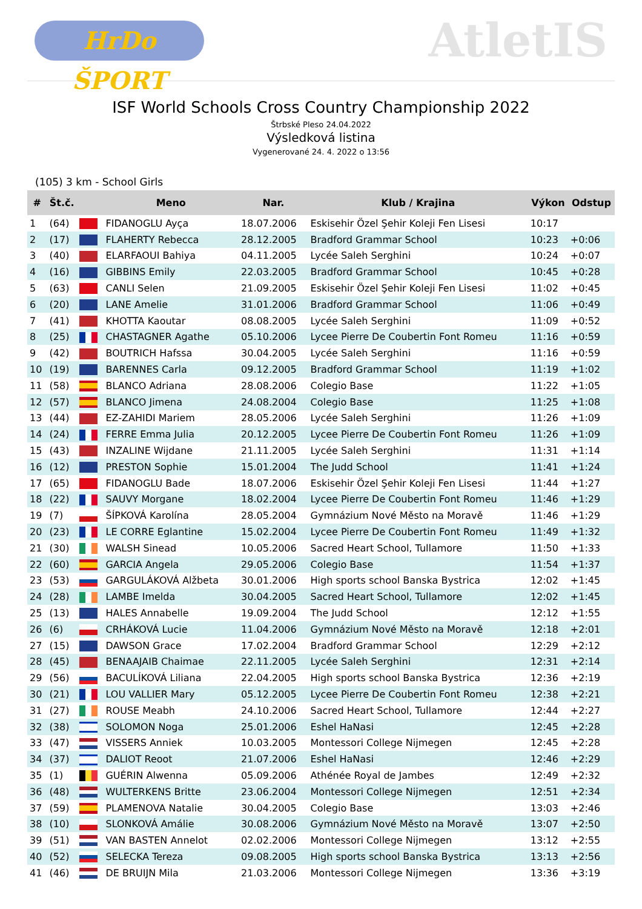HrDo ŠPORT
AtletIS
ISF World Schools Cross Country Championship 2022
Štrbské Pleso 24.04.2022
Výsledková listina
Vygenerované 24. 4. 2022 o 13:56
(105) 3 km - School Girls
| # | Št.č. | | Meno | Nar. | Klub / Krajina | Výkon | Odstup |
| --- | --- | --- | --- | --- | --- | --- | --- |
| 1 | (64) | | FIDANOGLU Ayça | 18.07.2006 | Eskisehir Özel Şehir Koleji Fen Lisesi | 10:17 | |
| 2 | (17) | | FLAHERTY Rebecca | 28.12.2005 | Bradford Grammar School | 10:23 | +0:06 |
| 3 | (40) | | ELARFAOUI Bahiya | 04.11.2005 | Lycée Saleh Serghini | 10:24 | +0:07 |
| 4 | (16) | | GIBBINS Emily | 22.03.2005 | Bradford Grammar School | 10:45 | +0:28 |
| 5 | (63) | | CANLI Selen | 21.09.2005 | Eskisehir Özel Şehir Koleji Fen Lisesi | 11:02 | +0:45 |
| 6 | (20) | | LANE Amelie | 31.01.2006 | Bradford Grammar School | 11:06 | +0:49 |
| 7 | (41) | | KHOTTA Kaoutar | 08.08.2005 | Lycée Saleh Serghini | 11:09 | +0:52 |
| 8 | (25) | | CHASTAGNER Agathe | 05.10.2006 | Lycee Pierre De Coubertin Font Romeu | 11:16 | +0:59 |
| 9 | (42) | | BOUTRICH Hafssa | 30.04.2005 | Lycée Saleh Serghini | 11:16 | +0:59 |
| 10 | (19) | | BARENNES Carla | 09.12.2005 | Bradford Grammar School | 11:19 | +1:02 |
| 11 | (58) | | BLANCO Adriana | 28.08.2006 | Colegio Base | 11:22 | +1:05 |
| 12 | (57) | | BLANCO Jimena | 24.08.2004 | Colegio Base | 11:25 | +1:08 |
| 13 | (44) | | EZ-ZAHIDI Mariem | 28.05.2006 | Lycée Saleh Serghini | 11:26 | +1:09 |
| 14 | (24) | | FERRE Emma Julia | 20.12.2005 | Lycee Pierre De Coubertin Font Romeu | 11:26 | +1:09 |
| 15 | (43) | | INZALINE Wijdane | 21.11.2005 | Lycée Saleh Serghini | 11:31 | +1:14 |
| 16 | (12) | | PRESTON Sophie | 15.01.2004 | The Judd School | 11:41 | +1:24 |
| 17 | (65) | | FIDANOGLU Bade | 18.07.2006 | Eskisehir Özel Şehir Koleji Fen Lisesi | 11:44 | +1:27 |
| 18 | (22) | | SAUVY Morgane | 18.02.2004 | Lycee Pierre De Coubertin Font Romeu | 11:46 | +1:29 |
| 19 | (7) | | ŠÍPKOVÁ Karolína | 28.05.2004 | Gymnázium Nové Město na Moravě | 11:46 | +1:29 |
| 20 | (23) | | LE CORRE Eglantine | 15.02.2004 | Lycee Pierre De Coubertin Font Romeu | 11:49 | +1:32 |
| 21 | (30) | | WALSH Sinead | 10.05.2006 | Sacred Heart School, Tullamore | 11:50 | +1:33 |
| 22 | (60) | | GARCIA Angela | 29.05.2006 | Colegio Base | 11:54 | +1:37 |
| 23 | (53) | | GARGULÁKOVÁ Alžbeta | 30.01.2006 | High sports school Banska Bystrica | 12:02 | +1:45 |
| 24 | (28) | | LAMBE Imelda | 30.04.2005 | Sacred Heart School, Tullamore | 12:02 | +1:45 |
| 25 | (13) | | HALES Annabelle | 19.09.2004 | The Judd School | 12:12 | +1:55 |
| 26 | (6) | | CRHÁKOVÁ Lucie | 11.04.2006 | Gymnázium Nové Město na Moravě | 12:18 | +2:01 |
| 27 | (15) | | DAWSON Grace | 17.02.2004 | Bradford Grammar School | 12:29 | +2:12 |
| 28 | (45) | | BENAAJAIB Chaimae | 22.11.2005 | Lycée Saleh Serghini | 12:31 | +2:14 |
| 29 | (56) | | BACULÍKOVÁ Liliana | 22.04.2005 | High sports school Banska Bystrica | 12:36 | +2:19 |
| 30 | (21) | | LOU VALLIER Mary | 05.12.2005 | Lycee Pierre De Coubertin Font Romeu | 12:38 | +2:21 |
| 31 | (27) | | ROUSE Meabh | 24.10.2006 | Sacred Heart School, Tullamore | 12:44 | +2:27 |
| 32 | (38) | | SOLOMON Noga | 25.01.2006 | Eshel HaNasi | 12:45 | +2:28 |
| 33 | (47) | | VISSERS Anniek | 10.03.2005 | Montessori College Nijmegen | 12:45 | +2:28 |
| 34 | (37) | | DALIOT Reoot | 21.07.2006 | Eshel HaNasi | 12:46 | +2:29 |
| 35 | (1) | | GUÉRIN Alwenna | 05.09.2006 | Athénée Royal de Jambes | 12:49 | +2:32 |
| 36 | (48) | | WULTERKENS Britte | 23.06.2004 | Montessori College Nijmegen | 12:51 | +2:34 |
| 37 | (59) | | PLAMENOVA Natalie | 30.04.2005 | Colegio Base | 13:03 | +2:46 |
| 38 | (10) | | SLONKOVÁ Amálie | 30.08.2006 | Gymnázium Nové Město na Moravě | 13:07 | +2:50 |
| 39 | (51) | | VAN BASTEN Annelot | 02.02.2006 | Montessori College Nijmegen | 13:12 | +2:55 |
| 40 | (52) | | SELECKA Tereza | 09.08.2005 | High sports school Banska Bystrica | 13:13 | +2:56 |
| 41 | (46) | | DE BRUIJN Mila | 21.03.2006 | Montessori College Nijmegen | 13:36 | +3:19 |